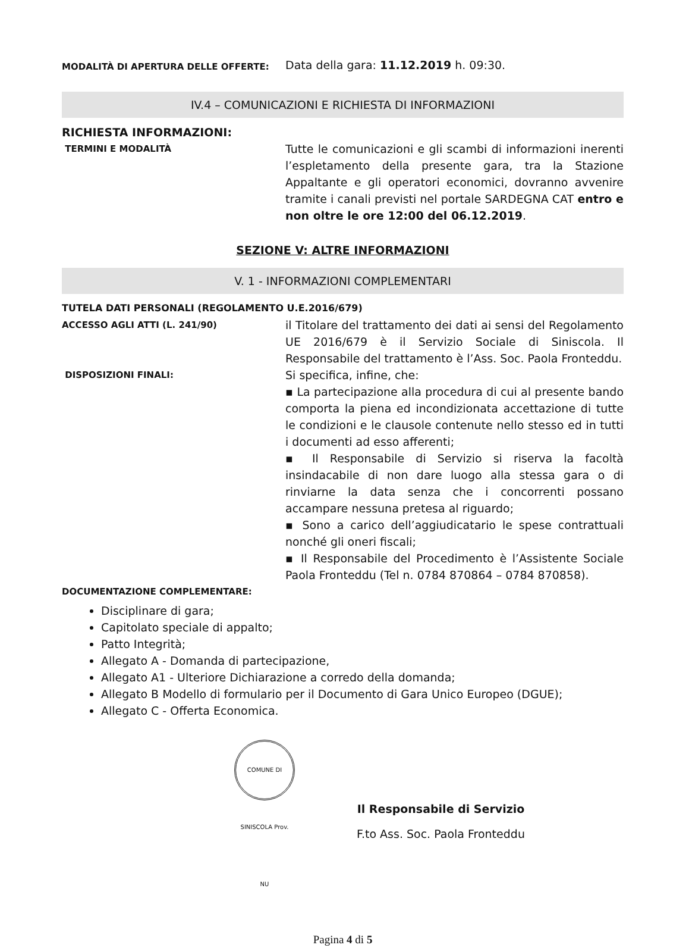MODALITÀ DI APERTURA DELLE OFFERTE:
Data della gara: 11.12.2019 h. 09:30.
IV.4 – COMUNICAZIONI E RICHIESTA DI INFORMAZIONI
RICHIESTA INFORMAZIONI:
TERMINI E MODALITÀ
Tutte le comunicazioni e gli scambi di informazioni inerenti l’espletamento della presente gara, tra la Stazione Appaltante e gli operatori economici, dovranno avvenire tramite i canali previsti nel portale SARDEGNA CAT entro e non oltre le ore 12:00 del 06.12.2019.
SEZIONE V: ALTRE INFORMAZIONI
V. 1 - INFORMAZIONI COMPLEMENTARI
TUTELA DATI PERSONALI (REGOLAMENTO U.E.2016/679)
ACCESSO AGLI ATTI (L. 241/90)
il Titolare del trattamento dei dati ai sensi del Regolamento UE 2016/679 è il Servizio Sociale di Siniscola. Il Responsabile del trattamento è l’Ass. Soc. Paola Fronteddu.
DISPOSIZIONI FINALI:
Si specifica, infine, che:
▪ La partecipazione alla procedura di cui al presente bando comporta la piena ed incondizionata accettazione di tutte le condizioni e le clausole contenute nello stesso ed in tutti i documenti ad esso afferenti;
▪ Il Responsabile di Servizio si riserva la facoltà insindacabile di non dare luogo alla stessa gara o di rinviarne la data senza che i concorrenti possano accampare nessuna pretesa al riguardo;
▪ Sono a carico dell’aggiudicatario le spese contrattuali nonché gli oneri fiscali;
▪ Il Responsabile del Procedimento è l’Assistente Sociale Paola Fronteddu (Tel n. 0784 870864 – 0784 870858).
DOCUMENTAZIONE COMPLEMENTARE:
Disciplinare di gara;
Capitolato speciale di appalto;
Patto Integrità;
Allegato A - Domanda di partecipazione,
Allegato A1 - Ulteriore Dichiarazione a corredo della domanda;
Allegato B Modello di formulario per il Documento di Gara Unico Europeo (DGUE);
Allegato C - Offerta Economica.
COMUNE DI SINISCOLA Prov. NU
Il Responsabile di Servizio
F.to Ass. Soc. Paola Fronteddu
Pagina 4 di 5